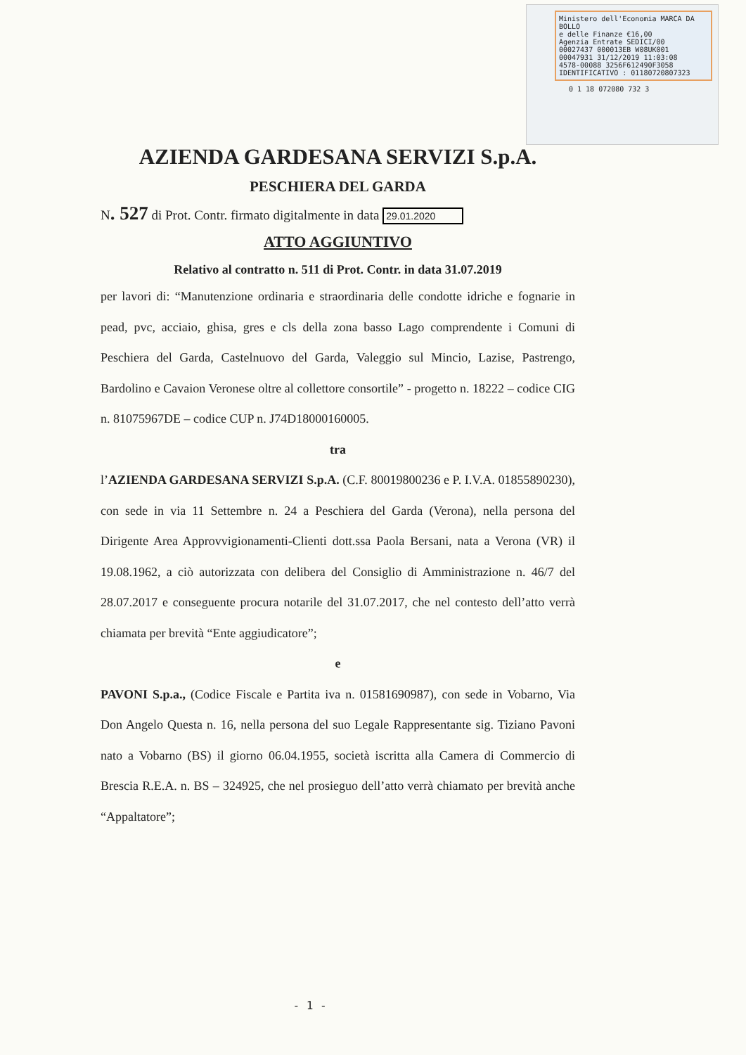Ministero dell'Economia MARCA DA BOLLO
e delle Finanze €16,00
Agenzia Entrate SEDICI/00
00027437 000013EB W08UK001
00047931 31/12/2019 11:03:08
4578-00088 3256F612490F3058
IDENTIFICATIVO : 01180720807323
0 1 18 072080 732 3
AZIENDA GARDESANA SERVIZI S.p.A.
PESCHIERA DEL GARDA
N. 527 di Prot. Contr. firmato digitalmente in data 29.01.2020
ATTO AGGIUNTIVO
Relativo al contratto n. 511 di Prot. Contr. in data 31.07.2019
per lavori di: “Manutenzione ordinaria e straordinaria delle condotte idriche e fognarie in pead, pvc, acciaio, ghisa, gres e cls della zona basso Lago comprendente i Comuni di Peschiera del Garda, Castelnuovo del Garda, Valeggio sul Mincio, Lazise, Pastrengo, Bardolino e Cavaion Veronese oltre al collettore consortile” - progetto n. 18222 – codice CIG n. 81075967DE – codice CUP n. J74D18000160005.
tra
l’AZIENDA GARDESANA SERVIZI S.p.A. (C.F. 80019800236 e P. I.V.A. 01855890230), con sede in via 11 Settembre n. 24 a Peschiera del Garda (Verona), nella persona del Dirigente Area Approvvigionamenti-Clienti dott.ssa Paola Bersani, nata a Verona (VR) il 19.08.1962, a ciò autorizzata con delibera del Consiglio di Amministrazione n. 46/7 del 28.07.2017 e conseguente procura notarile del 31.07.2017, che nel contesto dell’atto verrà chiamata per brevità “Ente aggiudicatore”;
e
PAVONI S.p.a., (Codice Fiscale e Partita iva n. 01581690987), con sede in Vobarno, Via Don Angelo Questa n. 16, nella persona del suo Legale Rappresentante sig. Tiziano Pavoni nato a Vobarno (BS) il giorno 06.04.1955, società iscritta alla Camera di Commercio di Brescia R.E.A. n. BS – 324925, che nel prosieguo dell’atto verrà chiamato per brevità anche “Appaltatore”;
- 1 -